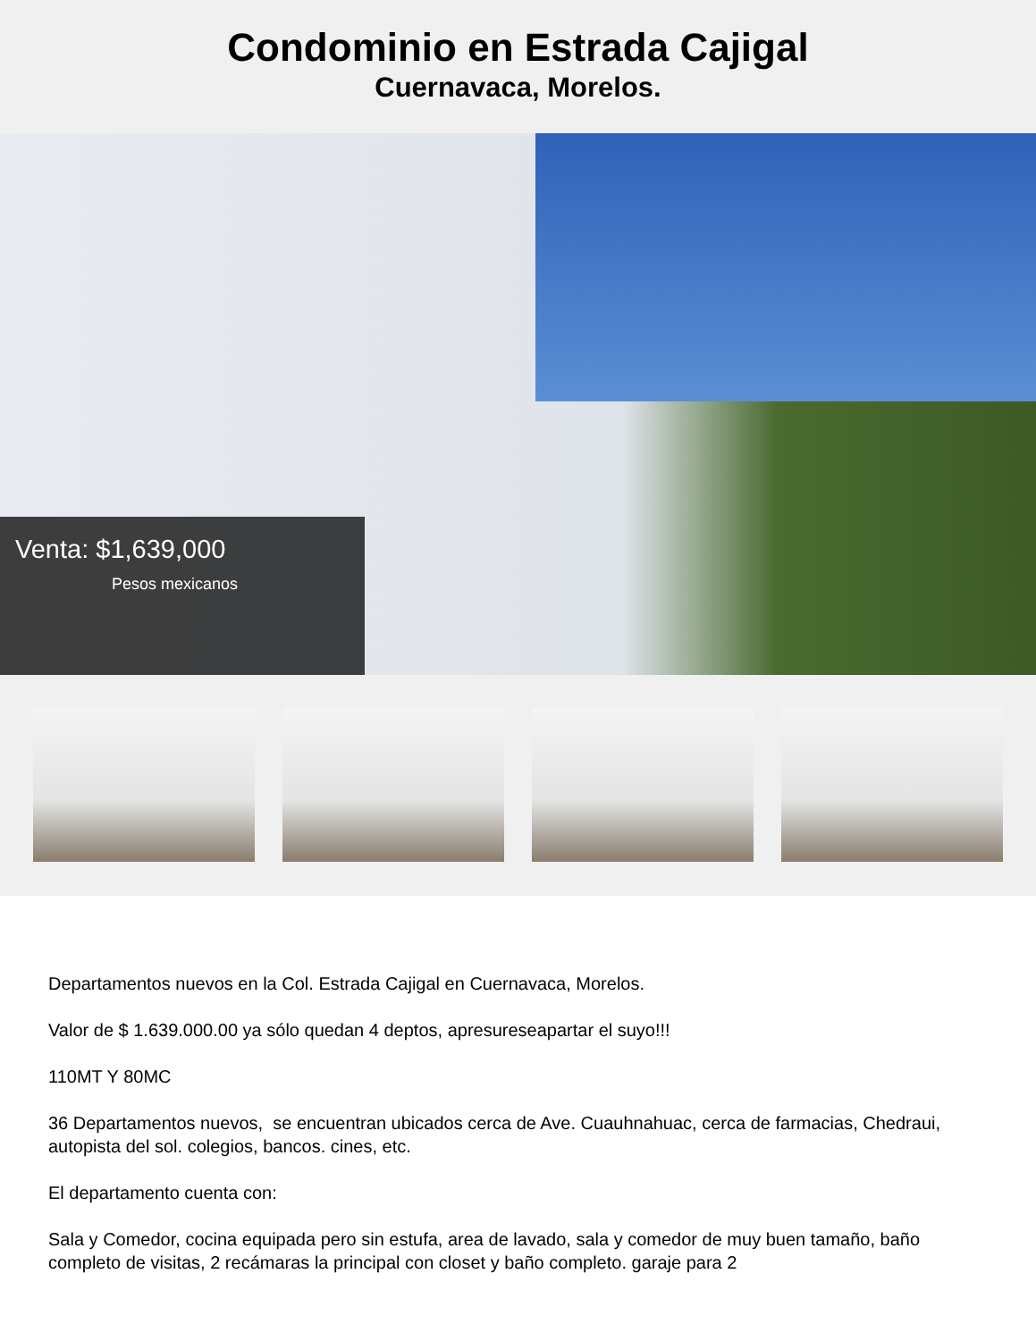Condominio en Estrada Cajigal
Cuernavaca, Morelos.
Venta: $1,639,000
Pesos mexicanos
Departamentos nuevos en la Col. Estrada Cajigal en Cuernavaca, Morelos.
Valor de $ 1.639.000.00 ya sólo quedan 4 deptos, apresureseapartar el suyo!!!
110MT Y 80MC
36 Departamentos nuevos, se encuentran ubicados cerca de Ave. Cuauhnahuac, cerca de farmacias, Chedraui, autopista del sol. colegios, bancos. cines, etc.
El departamento cuenta con:
Sala y Comedor, cocina equipada pero sin estufa, area de lavado, sala y comedor de muy buen tamaño, baño completo de visitas, 2 recámaras la principal con closet y baño completo. garaje para 2